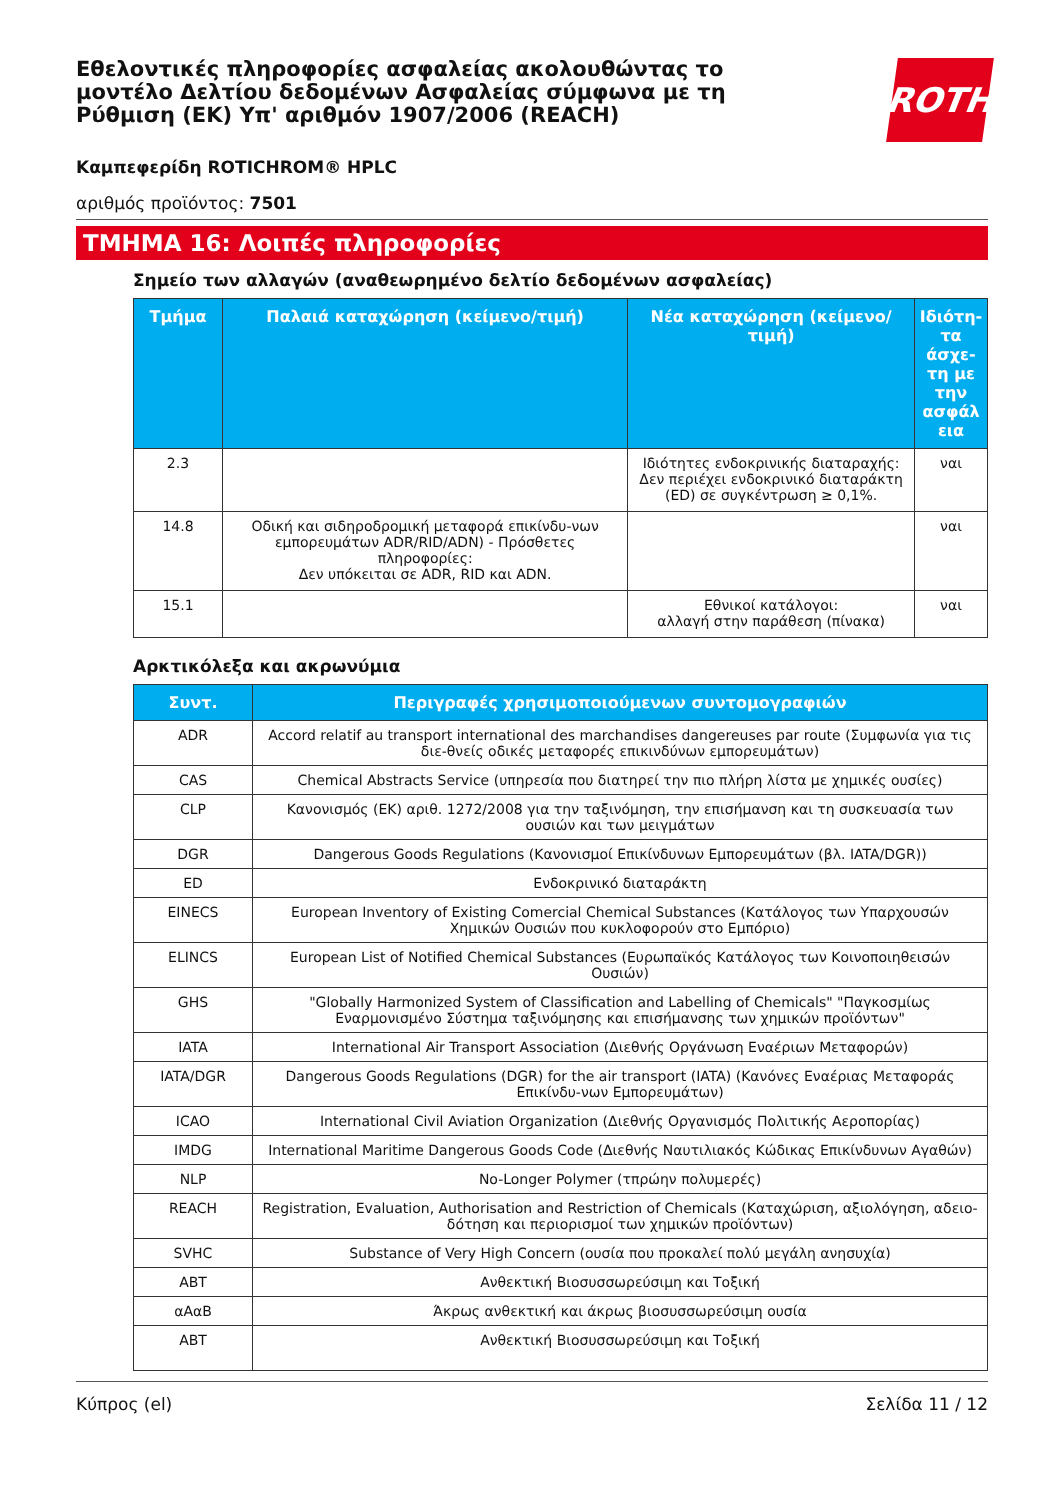Εθελοντικές πληροφορίες ασφαλείας ακολουθώντας το μοντέλο Δελτίου δεδομένων Ασφαλείας σύμφωνα με τη Ρύθμιση (ΕΚ) Υπ' αριθμόν 1907/2006 (REACH)
ROTH
Καμπεφερίδη ROTICHROM® HPLC
αριθμός προϊόντος: 7501
ΤΜΗΜΑ 16: Λοιπές πληροφορίες
Σημείο των αλλαγών (αναθεωρημένο δελτίο δεδομένων ασφαλείας)
| Τμήμα | Παλαιά καταχώρηση (κείμενο/τιμή) | Νέα καταχώρηση (κείμενο/τιμή) | Ιδιότη-τα άσχε-τη με την ασφάλ εια |
| --- | --- | --- | --- |
| 2.3 | | Ιδιότητες ενδοκρινικής διαταραχής: Δεν περιέχει ενδοκρινικό διαταράκτη (ED) σε συγκέντρωση ≥ 0,1%. | ναι |
| 14.8 | Οδική και σιδηροδρομική μεταφορά επικίνδυ-νων εμπορευμάτων ADR/RID/ADN) - Πρόσθετες πληροφορίες: Δεν υπόκειται σε ADR, RID και ADN. | | ναι |
| 15.1 | | Εθνικοί κατάλογοι: αλλαγή στην παράθεση (πίνακα) | ναι |
Αρκτικόλεξα και ακρωνύμια
| Συντ. | Περιγραφές χρησιμοποιούμενων συντομογραφιών |
| --- | --- |
| ADR | Accord relatif au transport international des marchandises dangereuses par route (Συμφωνία για τις διε-θνείς οδικές μεταφορές επικινδύνων εμπορευμάτων) |
| CAS | Chemical Abstracts Service (υπηρεσία που διατηρεί την πιο πλήρη λίστα με χημικές ουσίες) |
| CLP | Κανονισμός (ΕΚ) αριθ. 1272/2008 για την ταξινόμηση, την επισήμανση και τη συσκευασία των ουσιών και των μειγμάτων |
| DGR | Dangerous Goods Regulations (Κανονισμοί Επικίνδυνων Εμπορευμάτων (βλ. IATA/DGR)) |
| ED | Ενδοκρινικό διαταράκτη |
| EINECS | European Inventory of Existing Comercial Chemical Substances (Κατάλογος των Υπαρχουσών Χημικών Ουσιών που κυκλοφορούν στο Εμπόριο) |
| ELINCS | European List of Notified Chemical Substances (Ευρωπαϊκός Κατάλογος των Κοινοποιηθεισών Ουσιών) |
| GHS | "Globally Harmonized System of Classification and Labelling of Chemicals" "Παγκοσμίως Εναρμονισμένο Σύστημα ταξινόμησης και επισήμανσης των χημικών προϊόντων" |
| IATA | International Air Transport Association (Διεθνής Οργάνωση Εναέριων Μεταφορών) |
| IATA/DGR | Dangerous Goods Regulations (DGR) for the air transport (IATA) (Κανόνες Εναέριας Μεταφοράς Επικίνδυ-νων Εμπορευμάτων) |
| ICAO | International Civil Aviation Organization (Διεθνής Οργανισμός Πολιτικής Αεροπορίας) |
| IMDG | International Maritime Dangerous Goods Code (Διεθνής Ναυτιλιακός Κώδικας Επικίνδυνων Αγαθών) |
| NLP | No-Longer Polymer (τπρώην πολυμερές) |
| REACH | Registration, Evaluation, Authorisation and Restriction of Chemicals (Καταχώριση, αξιολόγηση, αδειο-δότηση και περιορισμοί των χημικών προϊόντων) |
| SVHC | Substance of Very High Concern (ουσία που προκαλεί πολύ μεγάλη ανησυχία) |
| ABT | Ανθεκτική Βιοσυσσωρεύσιμη και Τοξική |
| αΑαΒ | Άκρως ανθεκτική και άκρως βιοσυσσωρεύσιμη ουσία |
| ABT | Ανθεκτική Βιοσυσσωρεύσιμη και Τοξική |
Κύπρος (el) Σελίδα 11 / 12